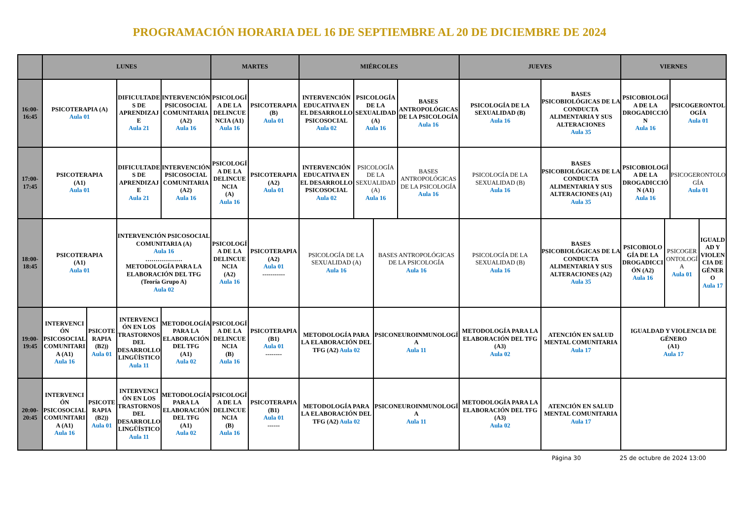PROGRAMACIÓN HORARIA DEL 16 DE SEPTIEMBRE AL 20 DE DICIEMBRE DE 2024
| | LUNES | | | | MARTES | | MIÉRCOLES | | | | JUEVES | | VIERNES | | | |
| --- | --- | --- | --- | --- | --- | --- | --- | --- | --- | --- | --- | --- | --- | --- | --- | --- |
| 16:00- 16:45 | PSICOTERAPIA (A) Aula 01 | | DIFICULTADES DE APRENDIZAJE Aula 21 | INTERVENCIÓN PSICOSOCIAL COMUNITARIA (A2) Aula 16 | PSICOLOGÍA DE LA DELINCUENCIA (A1) Aula 16 | PSICOTERAPIA (B) Aula 01 | INTERVENCIÓN EDUCATIVA EN EL DESARROLLO PSICOSOCIAL Aula 02 | PSICOLOGÍA DE LA SEXUALIDAD (A) Aula 16 | | BASES ANTROPOLÓGICAS DE LA PSICOLOGÍA Aula 16 | PSICOLOGÍA DE LA SEXUALIDAD (B) Aula 16 | BASES PSICOBIOLÓGICAS DE LA CONDUCTA ALIMENTARIA Y SUS ALTERACIONES Aula 35 | PSICOBIOLOGÍA DE LA DROGADICCIÓN Aula 16 | | PSICOGERONTOLOGÍA Aula 01 | |
| 17:00- 17:45 | PSICOTERAPIA (A1) Aula 01 | | DIFICULTADES DE APRENDIZAJE Aula 21 | INTERVENCIÓN PSICOSOCIAL COMUNITARIA (A2) Aula 16 | PSICOLOGÍA DE LA DELINCUENCIA (A) Aula 16 | PSICOTERAPIA (A2) Aula 01 | INTERVENCIÓN EDUCATIVA EN EL DESARROLLO PSICOSOCIAL Aula 02 | PSICOLOGÍA DE LA SEXUALIDAD (A) Aula 16 | | BASES ANTROPOLÓGICAS DE LA PSICOLOGÍA Aula 16 | PSICOLOGÍA DE LA SEXUALIDAD (B) Aula 16 | BASES PSICOBIOLÓGICAS DE LA CONDUCTA ALIMENTARIA Y SUS ALTERACIONES (A1) Aula 35 | PSICOBIOLOGÍA DE LA DROGADICCIÓN (A1) Aula 16 | | PSICOGERONTOLOGÍA Aula 01 | |
| 18:00- 18:45 | PSICOTERAPIA (A1) Aula 01 | | INTERVENCIÓN PSICOSOCIAL COMUNITARIA (A) Aula 16 ……………… METODOLOGÍA PARA LA ELABORACIÓN DEL TFG (Teoría Grupo A) Aula 02 | | PSICOLOGÍA DE LA DELINCUENCIA (A2) Aula 16 | PSICOTERAPIA (A2) Aula 01 ----------- | PSICOLOGÍA DE LA SEXUALIDAD (A) Aula 16 | | BASES ANTROPOLÓGICAS DE LA PSICOLOGÍA Aula 16 | | PSICOLOGÍA DE LA SEXUALIDAD (B) Aula 16 | BASES PSICOBIOLÓGICAS DE LA CONDUCTA ALIMENTARIA Y SUS ALTERACIONES (A2) Aula 35 | PSICOBIOLOGÍA DE LA DROGADICCIÓN (A2) Aula 16 | PSICOGERONTOLOGÍA Aula 01 | | IGUALDAD Y VIOLENCIA DE GÉNERO Aula 17 |
| 19:00- 19:45 | INTERVENCIÓN PSICOSOCIAL COMUNITARIA (A1) Aula 16 | PSICOTERAPIA (B2)) Aula 01 | INTERVENCIÓN EN LOS TRASTORNOS DEL DESARROLLO LINGÜÍSTICO Aula 11 | METODOLOGÍA PARA LA ELABORACIÓN DEL TFG (A1) Aula 02 | PSICOLOGÍA DE LA DELINCUENCIA (B) Aula 16 | PSICOTERAPIA (B1) Aula 01 -------- | METODOLOGÍA PARA LA ELABORACIÓN DEL TFG (A2) Aula 02 | | PSICONEUROINMUNOLOGÍA Aula 11 | | METODOLOGÍA PARA LA ELABORACIÓN DEL TFG (A3) Aula 02 | ATENCIÓN EN SALUD MENTAL COMUNITARIA Aula 17 | IGUALDAD Y VIOLENCIA DE GÉNERO (A1) Aula 17 | | | |
| 20:00- 20:45 | INTERVENCIÓN PSICOSOCIAL COMUNITARIA (A1) Aula 16 | PSICOTERAPIA (B2)) Aula 01 | INTERVENCIÓN EN LOS TRASTORNOS DEL DESARROLLO LINGÜÍSTICO Aula 11 | METODOLOGÍA PARA LA ELABORACIÓN DEL TFG (A1) Aula 02 | PSICOLOGÍA DE LA DELINCUENCIA (B) Aula 16 | PSICOTERAPIA (B1) Aula 01 ------ | METODOLOGÍA PARA LA ELABORACIÓN DEL TFG (A2) Aula 02 | | PSICONEUROINMUNOLOGÍA Aula 11 | | METODOLOGÍA PARA LA ELABORACIÓN DEL TFG (A3) Aula 02 | ATENCIÓN EN SALUD MENTAL COMUNITARIA Aula 17 | | | | |
Página 30 25 de octubre de 2024 13:00